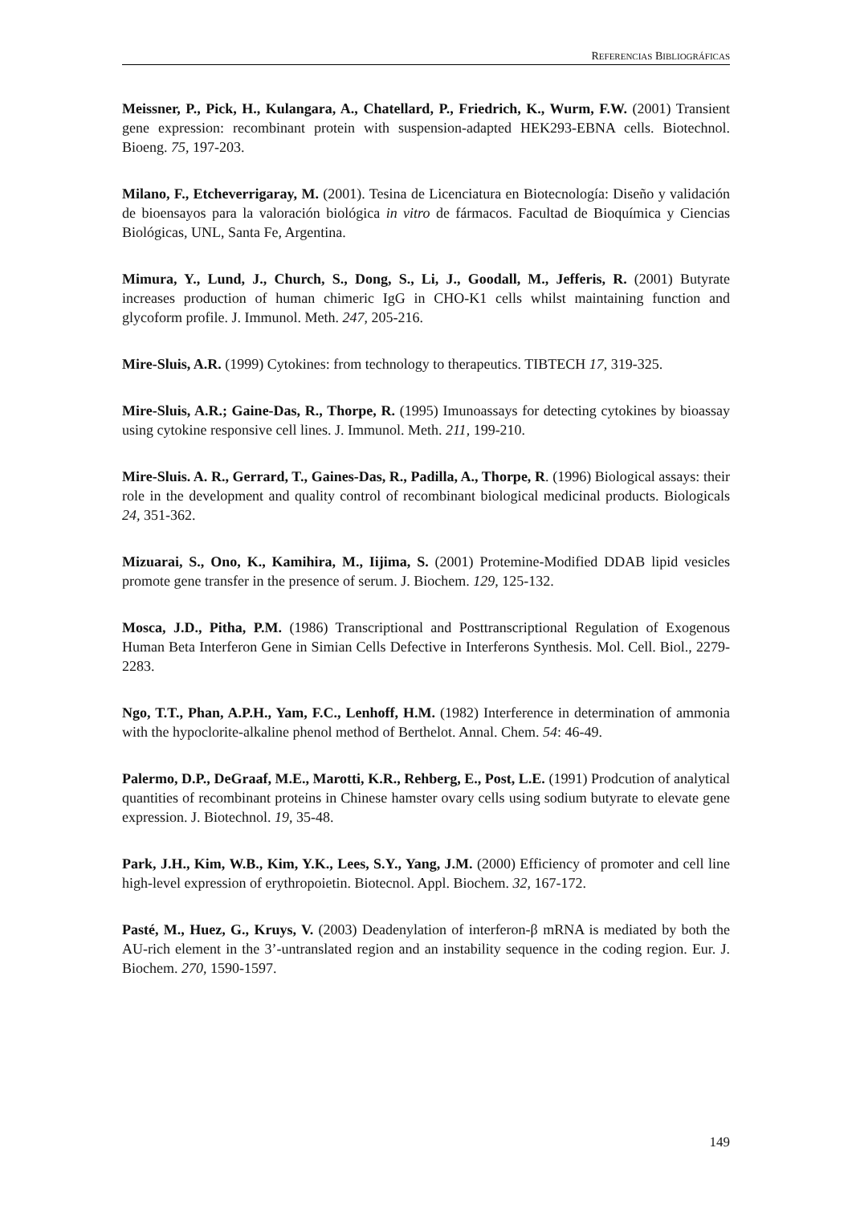REFERENCIAS BIBLIOGRÁFICAS
Meissner, P., Pick, H., Kulangara, A., Chatellard, P., Friedrich, K., Wurm, F.W. (2001) Transient gene expression: recombinant protein with suspension-adapted HEK293-EBNA cells. Biotechnol. Bioeng. 75, 197-203.
Milano, F., Etcheverrigaray, M. (2001). Tesina de Licenciatura en Biotecnología: Diseño y validación de bioensayos para la valoración biológica in vitro de fármacos. Facultad de Bioquímica y Ciencias Biológicas, UNL, Santa Fe, Argentina.
Mimura, Y., Lund, J., Church, S., Dong, S., Li, J., Goodall, M., Jefferis, R. (2001) Butyrate increases production of human chimeric IgG in CHO-K1 cells whilst maintaining function and glycoform profile. J. Immunol. Meth. 247, 205-216.
Mire-Sluis, A.R. (1999) Cytokines: from technology to therapeutics. TIBTECH 17, 319-325.
Mire-Sluis, A.R.; Gaine-Das, R., Thorpe, R. (1995) Imunoassays for detecting cytokines by bioassay using cytokine responsive cell lines. J. Immunol. Meth. 211, 199-210.
Mire-Sluis. A. R., Gerrard, T., Gaines-Das, R., Padilla, A., Thorpe, R. (1996) Biological assays: their role in the development and quality control of recombinant biological medicinal products. Biologicals 24, 351-362.
Mizuarai, S., Ono, K., Kamihira, M., Iijima, S. (2001) Protemine-Modified DDAB lipid vesicles promote gene transfer in the presence of serum. J. Biochem. 129, 125-132.
Mosca, J.D., Pitha, P.M. (1986) Transcriptional and Posttranscriptional Regulation of Exogenous Human Beta Interferon Gene in Simian Cells Defective in Interferons Synthesis. Mol. Cell. Biol., 2279-2283.
Ngo, T.T., Phan, A.P.H., Yam, F.C., Lenhoff, H.M. (1982) Interference in determination of ammonia with the hypoclorite-alkaline phenol method of Berthelot. Annal. Chem. 54: 46-49.
Palermo, D.P., DeGraaf, M.E., Marotti, K.R., Rehberg, E., Post, L.E. (1991) Prodcution of analytical quantities of recombinant proteins in Chinese hamster ovary cells using sodium butyrate to elevate gene expression. J. Biotechnol. 19, 35-48.
Park, J.H., Kim, W.B., Kim, Y.K., Lees, S.Y., Yang, J.M. (2000) Efficiency of promoter and cell line high-level expression of erythropoietin. Biotecnol. Appl. Biochem. 32, 167-172.
Pasté, M., Huez, G., Kruys, V. (2003) Deadenylation of interferon-β mRNA is mediated by both the AU-rich element in the 3’-untranslated region and an instability sequence in the coding region. Eur. J. Biochem. 270, 1590-1597.
149